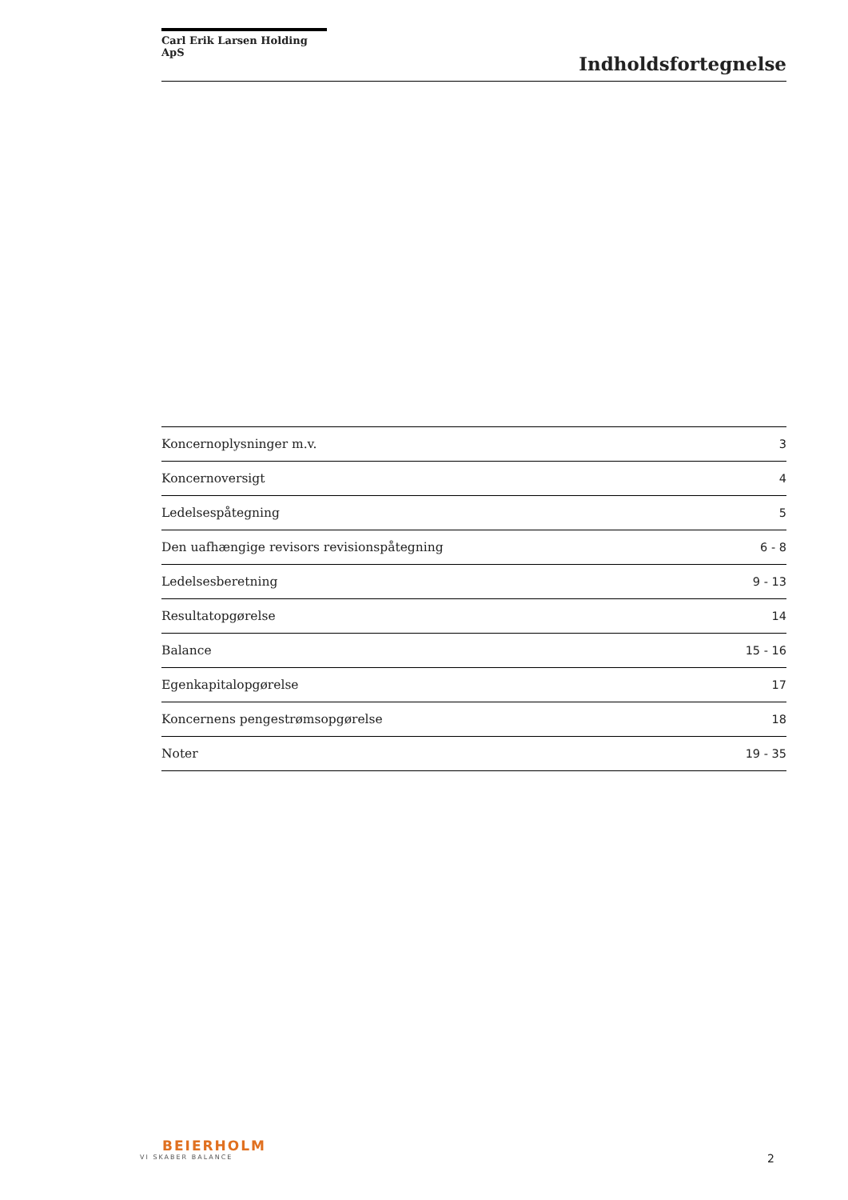Carl Erik Larsen Holding ApS
Indholdsfortegnelse
| Koncernoplysninger m.v. | 3 |
| Koncernoversigt | 4 |
| Ledelsespåtegning | 5 |
| Den uafhængige revisors revisionspåtegning | 6 - 8 |
| Ledelsesberetning | 9 - 13 |
| Resultatopgørelse | 14 |
| Balance | 15 - 16 |
| Egenkapitalopgørelse | 17 |
| Koncernens pengestrømsopgørelse | 18 |
| Noter | 19 - 35 |
BEIERHOLM
VI SKABER BALANCE
2